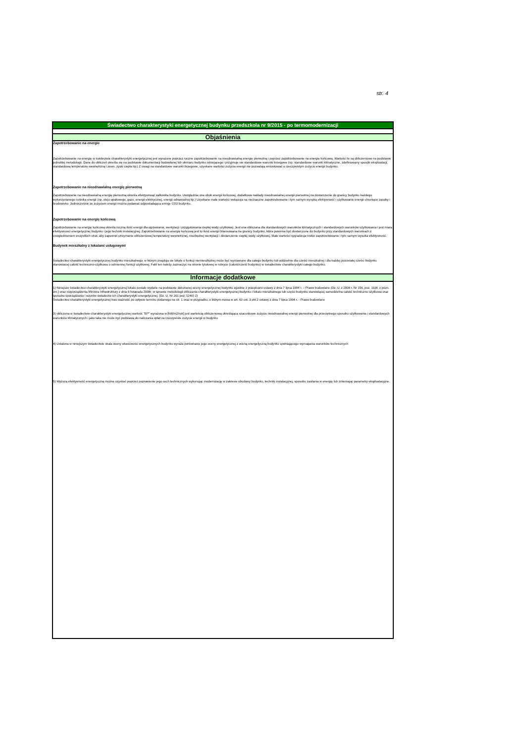str. 4
Świadectwo charakterystyki energetycznej budynku przedszkola nr 9/2015 - po termomodernizacji
Objaśnienia
Zapotrzebowanie na energie
Zapotrzebowanie na energię w świdectwie charakterystyki energetycznej jest wyrażone poprzez roczne zapotrzebowanie na nieodnawialną energię pierwotną i poprzez zapotrzebowanie na energię końcową. Wartości te są obliczeniowo na podstawie jednolitej metodologii. Dane do obliczeń określa się na podstawie dokumentacji budowlanej lub obmiaru budynku istniejącego i przyjmuje sie standardowe warunki brzegowe (np. standardowe warunki klimatyczne, zdefiniowany sposób eksploatacji, standardową temperaturę wewnętrzną i zewn. zyski ciepła itp.) Z uwagi na standardowe warunki brzegowe, uzyskane wartości zużycia energii nie pozwalają wnioskować o rzeczywistym zużyciu energii budynku.
Zapotrzebowanie na nieodnawialną energię pierwotną
Zapotrzebowanie na nieodnawialną energię pierwotną określa efektywnoąć załkowita budynku. Uwzględnia ona obok energii końcowej, dodatkowe nakłady nieodnawialnej energii pierwotnej na dostarczenie do granicy budynku każdego wykorzystanego nośnika energii (np. oleju opałowego, gazu, energii elektrycznej, energii odnawialnej itp.) Uzyskane małe wartości wskazuja na nieznaczne zapotrzebowanie i tym samym wysoką efektywność i użytkowanie energii chroniące zasoby i środowisko. Jednocześnie ze zużyciem energii można podawać odpowiadająca emisje CO2 budynku.
Zapotrzebowanie na energię końcową
Zapotrzebowanie na energię końcową określa roczną ilość energii dla ogrzewania, wentylacji i przygotowania ciepłej wody użytkowej. Jest ona obliczana dla standardowych warunków klimatycznych i standardowych warunków użytkowania i jest miara efektywnosci energetycznej budynku i jego techniki instalacyjnej. Zapotrzebowanie na energię końcową jest to ilość energii bilansowana na granicy budynku, która powinna być dostarczone do budynku przy standardowych warunkach z uwzglednieniem wszystkich strat, aby zapewnić utrzymanie obliczeniowej temperatury wewnetrznej, niezbędnej wentylacji i dostarczenie ciepłej wody użytkowej. Małe wartości sygnalizuja niskie zapotrzebowanie i tym samym wysoka efektywność.
Budynek mieszkalny z lokalami usługowymi
Świadectwo charakterystyki energetycznej budynku mieszkalnego, w którym znajduja sie lokale o funkcji niemieszkalnej może być wystawione dla całego budynku lub oddzielnie dla cześci mieszkalnej i dla każdej pozostałej cześci budynku stanowiacej całość techniczno-użytkowa o odmiennej funkcji użytkowej. Fakt ten należy zaznaczyc na stronie tytułowej w rubryce (całość/cześć budynku) w świadectwie charakterystyki całego budynku.
Informacje dodatkowe
1) Niniejsze świadectwo charakterystyki energetycznej lokalu zostało wydane na podstawie dokonanej oceny energetycznej budynku zgodnie z przepisami ustawy z dnia 7 lipca 1994 r. – Prawo budowlane (Dz. U. z 2006 r. Nr 156, poz. 1118, z pózn. zm.) oraz rozporządzenia Ministra Infrastruktury z dnia 6 listopada 2008r. w sprawie metodologii obliczania charakterystyki energetycznej budynku i lokalu mieszkalnego lub części budynku stanowiącej samodzielna całość techniczno-użytkowa oraz sposobu sporządzania i wzorów świadectw ich charakterystyki energetycznej. (Dz. U. Nr 201 poz. 1240) 2)
Świadectwo charakterystyki energetycznej traci ważność po upływie terminu podanego na str. 1 oraz w przypadku, o którym mowa w art. 63 ust. 3 pkt 2 ustawy z dnia 7 lipca 1994 r. - Prawo budowlane
3) obliczona w świadectwie charakterystyki energetycznej wartość "EP" wyrażona w [kW/m2/rok] jest wartością obliczeniową określającą szacunkowe zużycie nieodnawialnej energii pierwotnej dla przeciętnego sposobu użytkowania i standardowych warunków klimatycznych i jako taka nie może być podstawą do naliczania opłat za rzeczywiste zużycie energii w budynku
4) Ustalona w niniejszym świadectwie skala oceny własciwości energetycznych budynku wyraża porównanie jego oceny energetycznej z oceną energetyczną budynku spełniającego wymagania warunków technicznych
5) Wyższą efektywność energetyczną można uzyskać poprzez poprawienie jego cech technicznych wykonując modernizację w zakresie obudowy budynku, techniki instalacyjnej, sposobu zasilania w energię lub zmieniając parametry eksploatacyjne.